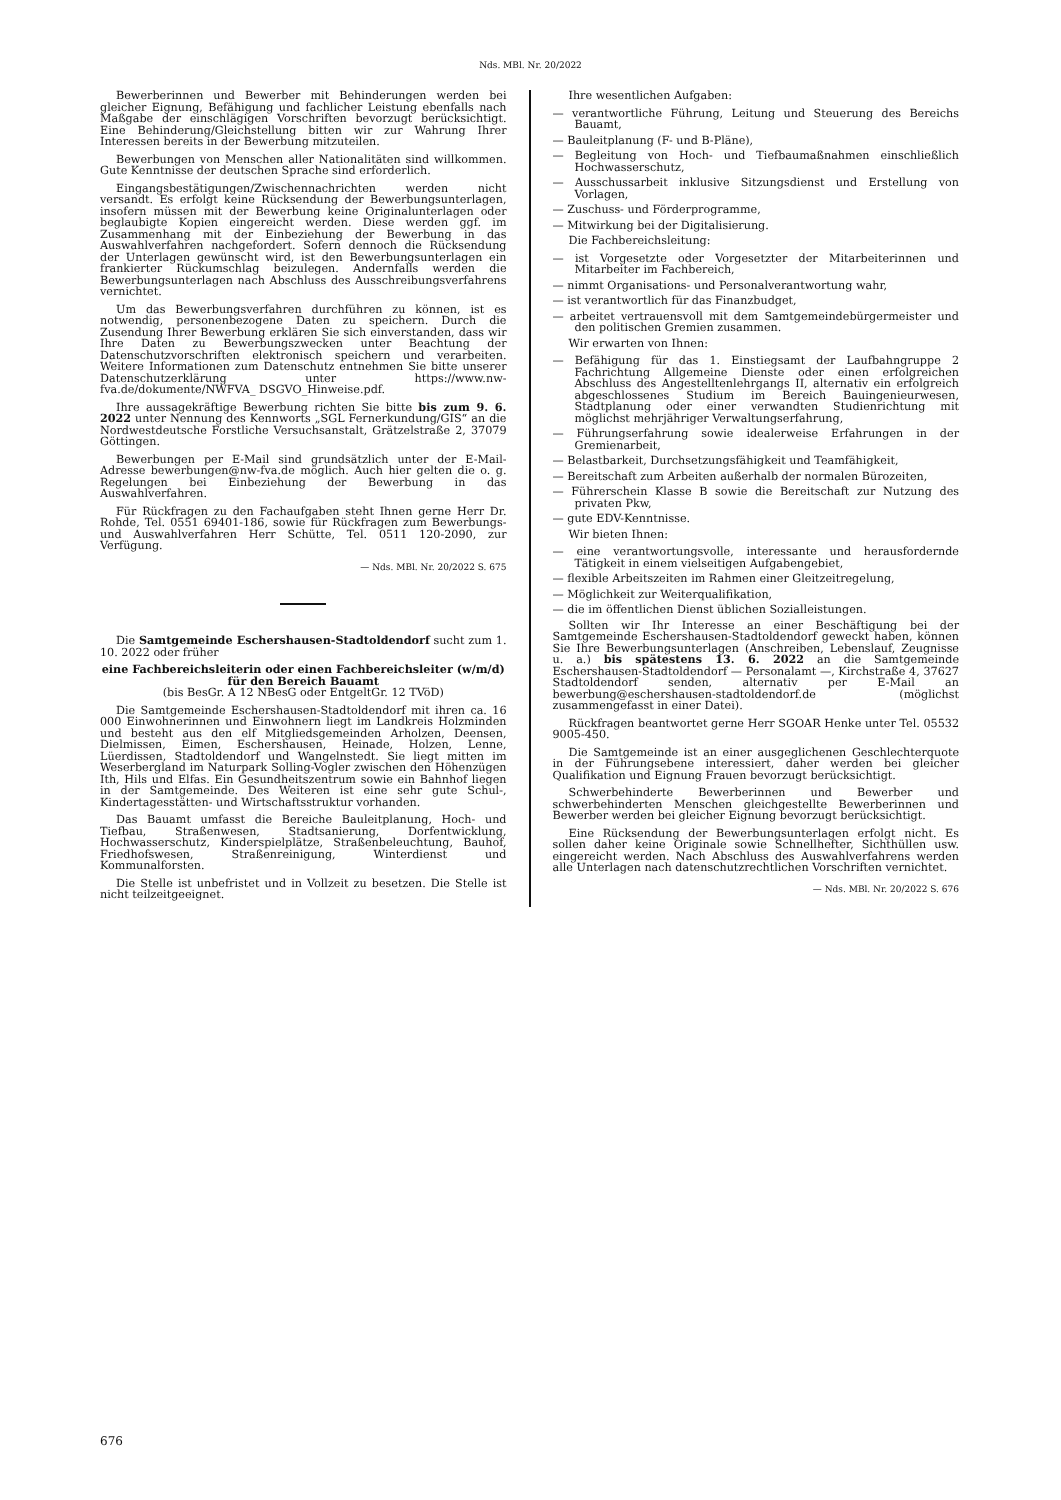Nds. MBl. Nr. 20/2022
Bewerberinnen und Bewerber mit Behinderungen werden bei gleicher Eignung, Befähigung und fachlicher Leistung ebenfalls nach Maßgabe der einschlägigen Vorschriften bevorzugt berücksichtigt. Eine Behinderung/Gleichstellung bitten wir zur Wahrung Ihrer Interessen bereits in der Bewerbung mitzuteilen.
Bewerbungen von Menschen aller Nationalitäten sind willkommen. Gute Kenntnisse der deutschen Sprache sind erforderlich.
Eingangsbestätigungen/Zwischennachrichten werden nicht versandt. Es erfolgt keine Rücksendung der Bewerbungsunterlagen, insofern müssen mit der Bewerbung keine Originalunterlagen oder beglaubigte Kopien eingereicht werden. Diese werden ggf. im Zusammenhang mit der Einbeziehung der Bewerbung in das Auswahlverfahren nachgefordert. Sofern dennoch die Rücksendung der Unterlagen gewünscht wird, ist den Bewerbungsunterlagen ein frankierter Rückumschlag beizulegen. Andernfalls werden die Bewerbungsunterlagen nach Abschluss des Ausschreibungsverfahrens vernichtet.
Um das Bewerbungsverfahren durchführen zu können, ist es notwendig, personenbezogene Daten zu speichern. Durch die Zusendung Ihrer Bewerbung erklären Sie sich einverstanden, dass wir Ihre Daten zu Bewerbungszwecken unter Beachtung der Datenschutzvorschriften elektronisch speichern und verarbeiten. Weitere Informationen zum Datenschutz entnehmen Sie bitte unserer Datenschutzerklärung unter https://www.nw-fva.de/dokumente/NWFVA_ DSGVO_Hinweise.pdf.
Ihre aussagekräftige Bewerbung richten Sie bitte bis zum 9. 6. 2022 unter Nennung des Kennworts „SGL Fernerkundung/GIS“ an die Nordwestdeutsche Forstliche Versuchsanstalt, Grätzelstraße 2, 37079 Göttingen.
Bewerbungen per E-Mail sind grundsätzlich unter der E-Mail-Adresse bewerbungen@nw-fva.de möglich. Auch hier gelten die o. g. Regelungen bei Einbeziehung der Bewerbung in das Auswahlverfahren.
Für Rückfragen zu den Fachaufgaben steht Ihnen gerne Herr Dr. Rohde, Tel. 0551 69401-186, sowie für Rückfragen zum Bewerbungs- und Auswahlverfahren Herr Schütte, Tel. 0511 120-2090, zur Verfügung.
— Nds. MBl. Nr. 20/2022 S. 675
Die Samtgemeinde Eschershausen-Stadtoldendorf sucht zum 1. 10. 2022 oder früher
eine Fachbereichsleiterin oder einen Fachbereichsleiter (w/m/d)
für den Bereich Bauamt
(bis BesGr. A 12 NBesG oder EntgeltGr. 12 TVöD)
Die Samtgemeinde Eschershausen-Stadtoldendorf mit ihren ca. 16 000 Einwohnerinnen und Einwohnern liegt im Landkreis Holzminden und besteht aus den elf Mitgliedsgemeinden Arholzen, Deensen, Dielmissen, Eimen, Eschershausen, Heinade, Holzen, Lenne, Lüerdissen, Stadtoldendorf und Wangelnstedt. Sie liegt mitten im Weserbergland im Naturpark Solling-Vogler zwischen den Höhenzügen Ith, Hils und Elfas. Ein Gesundheitszentrum sowie ein Bahnhof liegen in der Samtgemeinde. Des Weiteren ist eine sehr gute Schul-, Kindertagesstätten- und Wirtschaftsstruktur vorhanden.
Das Bauamt umfasst die Bereiche Bauleitplanung, Hoch- und Tiefbau, Straßenwesen, Stadtsanierung, Dorfentwicklung, Hochwasserschutz, Kinderspielplätze, Straßenbeleuchtung, Bauhof, Friedhofswesen, Straßenreinigung, Winterdienst und Kommunalforsten.
Die Stelle ist unbefristet und in Vollzeit zu besetzen. Die Stelle ist nicht teilzeitgeeignet.
Ihre wesentlichen Aufgaben:
— verantwortliche Führung, Leitung und Steuerung des Bereichs Bauamt,
— Bauleitplanung (F- und B-Pläne),
— Begleitung von Hoch- und Tiefbaumaßnahmen einschließlich Hochwasserschutz,
— Ausschussarbeit inklusive Sitzungsdienst und Erstellung von Vorlagen,
— Zuschuss- und Förderprogramme,
— Mitwirkung bei der Digitalisierung.
Die Fachbereichsleitung:
— ist Vorgesetzte oder Vorgesetzter der Mitarbeiterinnen und Mitarbeiter im Fachbereich,
— nimmt Organisations- und Personalverantwortung wahr,
— ist verantwortlich für das Finanzbudget,
— arbeitet vertrauensvoll mit dem Samtgemeindebürgermeister und den politischen Gremien zusammen.
Wir erwarten von Ihnen:
— Befähigung für das 1. Einstiegsamt der Laufbahngruppe 2 Fachrichtung Allgemeine Dienste oder einen erfolgreichen Abschluss des Angestelltenlehrgangs II, alternativ ein erfolgreich abgeschlossenes Studium im Bereich Bauingenieurwesen, Stadtplanung oder einer verwandten Studienrichtung mit möglichst mehrjähriger Verwaltungserfahrung,
— Führungserfahrung sowie idealerweise Erfahrungen in der Gremienarbeit,
— Belastbarkeit, Durchsetzungsfähigkeit und Teamfähigkeit,
— Bereitschaft zum Arbeiten außerhalb der normalen Bürozeiten,
— Führerschein Klasse B sowie die Bereitschaft zur Nutzung des privaten Pkw,
— gute EDV-Kenntnisse.
Wir bieten Ihnen:
— eine verantwortungsvolle, interessante und herausfordernde Tätigkeit in einem vielseitigen Aufgabengebiet,
— flexible Arbeitszeiten im Rahmen einer Gleitzeitregelung,
— Möglichkeit zur Weiterqualifikation,
— die im öffentlichen Dienst üblichen Sozialleistungen.
Sollten wir Ihr Interesse an einer Beschäftigung bei der Samtgemeinde Eschershausen-Stadtoldendorf geweckt haben, können Sie Ihre Bewerbungsunterlagen (Anschreiben, Lebenslauf, Zeugnisse u. a.) bis spätestens 13. 6. 2022 an die Samtgemeinde Eschershausen-Stadtoldendorf — Personalamt —, Kirchstraße 4, 37627 Stadtoldendorf senden, alternativ per E-Mail an bewerbung@eschershausen-stadtoldendorf.de (möglichst zusammengefasst in einer Datei).
Rückfragen beantwortet gerne Herr SGOAR Henke unter Tel. 05532 9005-450.
Die Samtgemeinde ist an einer ausgeglichenen Geschlechterquote in der Führungsebene interessiert, daher werden bei gleicher Qualifikation und Eignung Frauen bevorzugt berücksichtigt.
Schwerbehinderte Bewerberinnen und Bewerber und schwerbehinderten Menschen gleichgestellte Bewerberinnen und Bewerber werden bei gleicher Eignung bevorzugt berücksichtigt.
Eine Rücksendung der Bewerbungsunterlagen erfolgt nicht. Es sollen daher keine Originale sowie Schnellhefter, Sichthüllen usw. eingereicht werden. Nach Abschluss des Auswahlverfahrens werden alle Unterlagen nach datenschutzrechtlichen Vorschriften vernichtet.
— Nds. MBl. Nr. 20/2022 S. 676
676